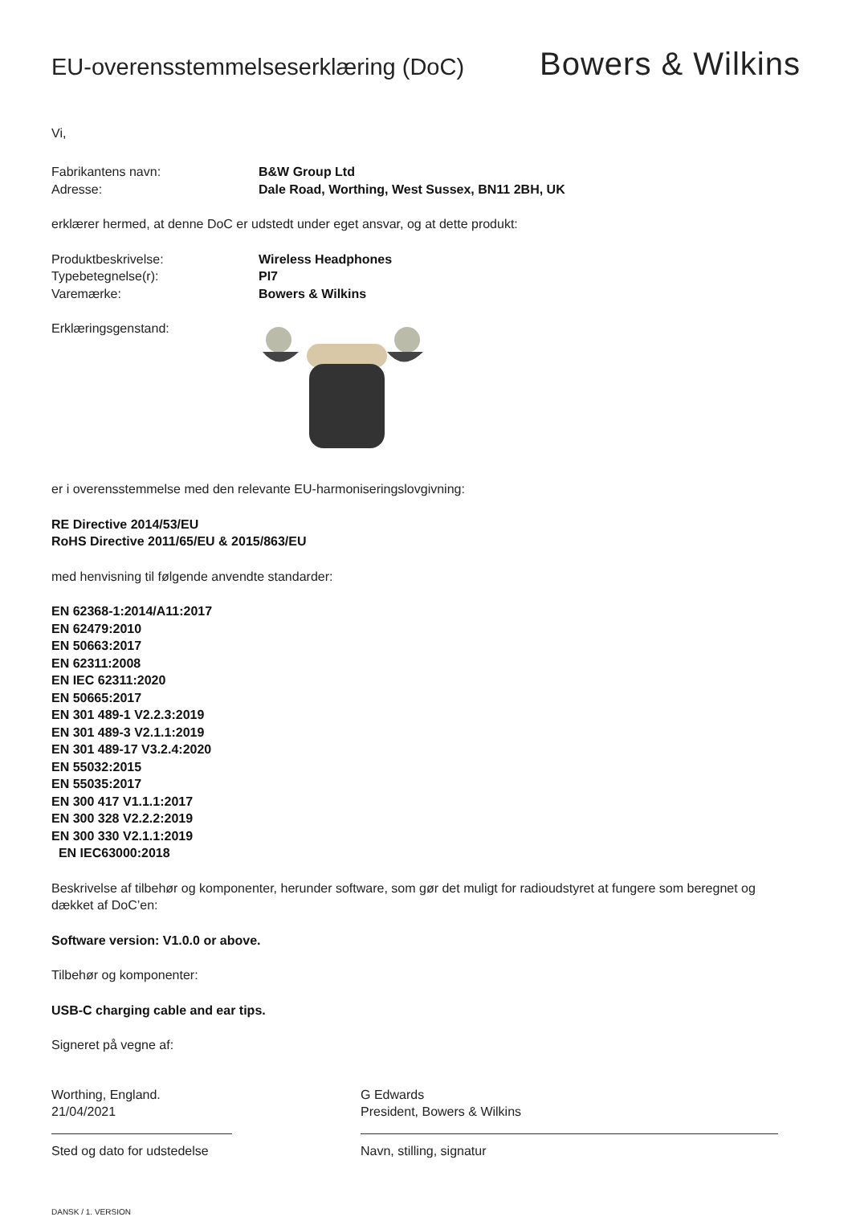EU-overensstemmelseserklæring (DoC)
Bowers & Wilkins
Vi,
Fabrikantens navn: B&W Group Ltd
Adresse: Dale Road, Worthing, West Sussex, BN11 2BH, UK
erklærer hermed, at denne DoC er udstedt under eget ansvar, og at dette produkt:
Produktbeskrivelse: Wireless Headphones
Typebetegnelse(r): PI7
Varemærke: Bowers & Wilkins
Erklæringsgenstand:
er i overensstemmelse med den relevante EU-harmoniseringslovgivning:
RE Directive 2014/53/EU
RoHS Directive 2011/65/EU & 2015/863/EU
med henvisning til følgende anvendte standarder:
EN 62368-1:2014/A11:2017
EN 62479:2010
EN 50663:2017
EN 62311:2008
EN IEC 62311:2020
EN 50665:2017
EN 301 489-1 V2.2.3:2019
EN 301 489-3 V2.1.1:2019
EN 301 489-17 V3.2.4:2020
EN 55032:2015
EN 55035:2017
EN 300 417 V1.1.1:2017
EN 300 328 V2.2.2:2019
EN 300 330 V2.1.1:2019
EN IEC63000:2018
Beskrivelse af tilbehør og komponenter, herunder software, som gør det muligt for radioudstyret at fungere som beregnet og dækket af DoC’en:
Software version: V1.0.0 or above.
Tilbehør og komponenter:
USB-C charging cable and ear tips.
Signeret på vegne af:
Worthing, England.
21/04/2021
Sted og dato for udstedelse
G Edwards
President, Bowers & Wilkins
Navn, stilling, signatur
DANSK / 1. VERSION